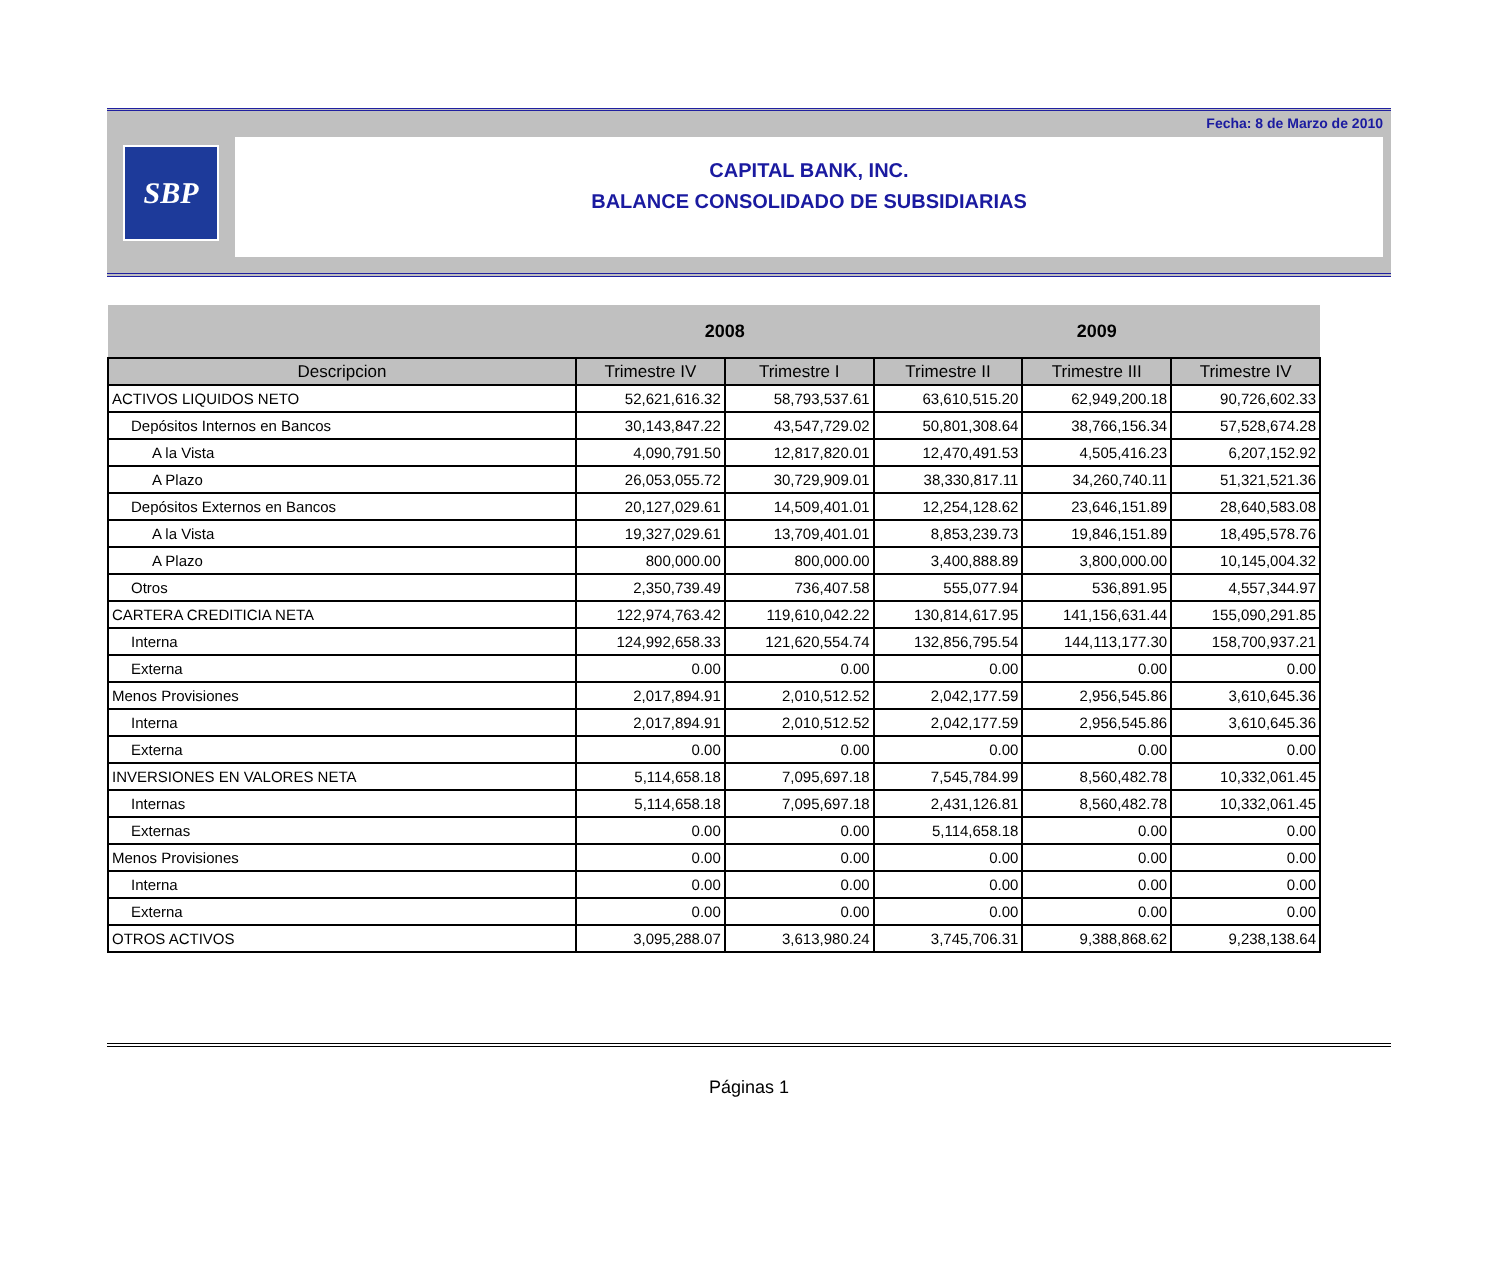Fecha: 8 de Marzo de 2010
SBP
CAPITAL BANK, INC.
BALANCE CONSOLIDADO DE SUBSIDIARIAS
| | 2008 | | 2009 | | |
| --- | --- | --- | --- | --- | --- |
| Descripcion | Trimestre IV | Trimestre I | Trimestre II | Trimestre III | Trimestre IV |
| ACTIVOS LIQUIDOS NETO | 52,621,616.32 | 58,793,537.61 | 63,610,515.20 | 62,949,200.18 | 90,726,602.33 |
| Depósitos Internos en Bancos | 30,143,847.22 | 43,547,729.02 | 50,801,308.64 | 38,766,156.34 | 57,528,674.28 |
| A la Vista | 4,090,791.50 | 12,817,820.01 | 12,470,491.53 | 4,505,416.23 | 6,207,152.92 |
| A Plazo | 26,053,055.72 | 30,729,909.01 | 38,330,817.11 | 34,260,740.11 | 51,321,521.36 |
| Depósitos Externos en Bancos | 20,127,029.61 | 14,509,401.01 | 12,254,128.62 | 23,646,151.89 | 28,640,583.08 |
| A la Vista | 19,327,029.61 | 13,709,401.01 | 8,853,239.73 | 19,846,151.89 | 18,495,578.76 |
| A Plazo | 800,000.00 | 800,000.00 | 3,400,888.89 | 3,800,000.00 | 10,145,004.32 |
| Otros | 2,350,739.49 | 736,407.58 | 555,077.94 | 536,891.95 | 4,557,344.97 |
| CARTERA CREDITICIA NETA | 122,974,763.42 | 119,610,042.22 | 130,814,617.95 | 141,156,631.44 | 155,090,291.85 |
| Interna | 124,992,658.33 | 121,620,554.74 | 132,856,795.54 | 144,113,177.30 | 158,700,937.21 |
| Externa | 0.00 | 0.00 | 0.00 | 0.00 | 0.00 |
| Menos Provisiones | 2,017,894.91 | 2,010,512.52 | 2,042,177.59 | 2,956,545.86 | 3,610,645.36 |
| Interna | 2,017,894.91 | 2,010,512.52 | 2,042,177.59 | 2,956,545.86 | 3,610,645.36 |
| Externa | 0.00 | 0.00 | 0.00 | 0.00 | 0.00 |
| INVERSIONES EN VALORES NETA | 5,114,658.18 | 7,095,697.18 | 7,545,784.99 | 8,560,482.78 | 10,332,061.45 |
| Internas | 5,114,658.18 | 7,095,697.18 | 2,431,126.81 | 8,560,482.78 | 10,332,061.45 |
| Externas | 0.00 | 0.00 | 5,114,658.18 | 0.00 | 0.00 |
| Menos Provisiones | 0.00 | 0.00 | 0.00 | 0.00 | 0.00 |
| Interna | 0.00 | 0.00 | 0.00 | 0.00 | 0.00 |
| Externa | 0.00 | 0.00 | 0.00 | 0.00 | 0.00 |
| OTROS ACTIVOS | 3,095,288.07 | 3,613,980.24 | 3,745,706.31 | 9,388,868.62 | 9,238,138.64 |
Páginas 1